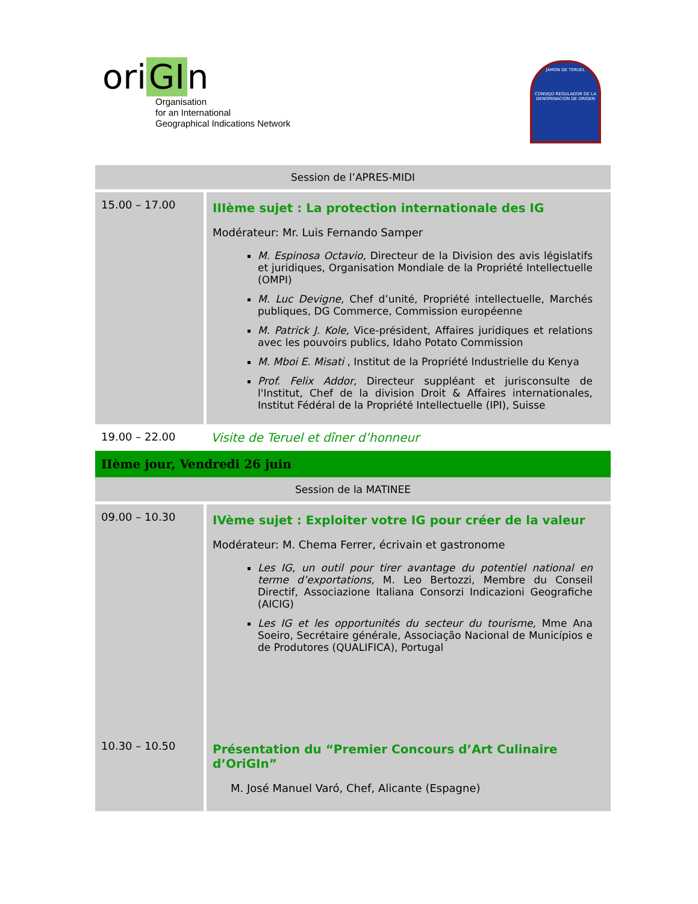ori GI n
Organisation
for an International
Geographical Indications Network
JAMON DE TERUEL
CONSEJO REGULADOR DE LA DENOMINACION DE ORIGEN
| Session de l’APRES-MIDI | |
| 15.00 – 17.00 | IIIème sujet : La protection internationale des IG Modérateur: Mr. Luis Fernando Samper M. Espinosa Octavio, Directeur de la Division des avis législatifs et juridiques, Organisation Mondiale de la Propriété Intellectuelle (OMPI) M. Luc Devigne , Chef d’unité, Propriété intellectuelle, Marchés publiques, DG Commerce, Commission européenne M. Patrick J. Kole, Vice-président, Affaires juridiques et relations avec les pouvoirs publics, Idaho Potato Commission M. Mboi E. Misati , Institut de la Propriété Industrielle du Kenya Prof. Felix Addor, Directeur suppléant et jurisconsulte de l'Institut, Chef de la division Droit & Affaires internationales, Institut Fédéral de la Propriété Intellectuelle (IPI), Suisse |
| 19.00 – 22.00 | Visite de Teruel et dîner d’honneur |
| IIème jour, Vendredi 26 juin | |
| Session de la MATINEE | |
| 09.00 – 10.30 | IVème sujet : Exploiter votre IG pour créer de la valeur Modérateur: M. Chema Ferrer, écrivain et gastronome Les IG, un outil pour tirer avantage du potentiel national en terme d’exportations, M. Leo Bertozzi, Membre du Conseil Directif, Associazione Italiana Consorzi Indicazioni Geografiche (AICIG) Les IG et les opportunités du secteur du tourisme, Mme Ana Soeiro, Secrétaire générale, Associação Nacional de Municípios e de Produtores (QUALIFICA), Portugal |
| 10.30 – 10.50 | Présentation du “Premier Concours d’Art Culinaire d’OriGIn” M. José Manuel Varó, Chef, Alicante (Espagne) |